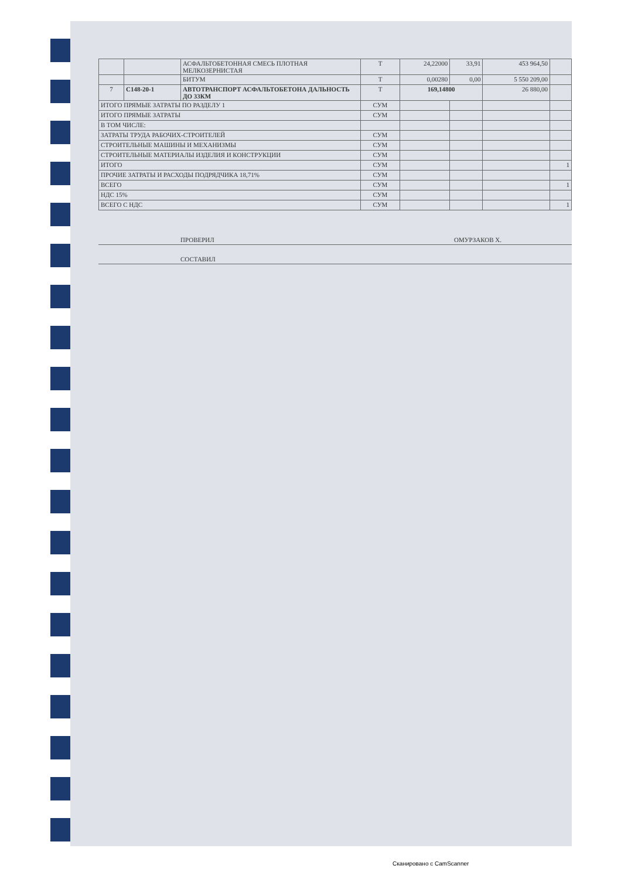| | | АСФАЛЬТОБЕТОННАЯ СМЕСЬ ПЛОТНАЯ МЕЛКОЗЕРНИСТАЯ | Т | 24,22000 | 33,91 | 453 964,50 | |
| | | БИТУМ | Т | 0,00280 | 0,00 | 5 550 209,00 | |
| 7 | С148-20-1 | АВТОТРАНСПОРТ АСФАЛЬТОБЕТОНА ДАЛЬНОСТЬ ДО 33КМ | Т | 169,14800 | | 26 880,00 | |
| ИТОГО ПРЯМЫЕ ЗАТРАТЫ ПО РАЗДЕЛУ 1 | | | СУМ | | | | |
| ИТОГО ПРЯМЫЕ ЗАТРАТЫ | | | СУМ | | | | |
| В ТОМ ЧИСЛЕ: | | | | | | | |
| ЗАТРАТЫ ТРУДА РАБОЧИХ-СТРОИТЕЛЕЙ | | | СУМ | | | | |
| СТРОИТЕЛЬНЫЕ МАШИНЫ И МЕХАНИЗМЫ | | | СУМ | | | | |
| СТРОИТЕЛЬНЫЕ МАТЕРИАЛЫ ИЗДЕЛИЯ И КОНСТРУКЦИИ | | | СУМ | | | | |
| ИТОГО | | | СУМ | | | | 1 |
| ПРОЧИЕ ЗАТРАТЫ И РАСХОДЫ ПОДРЯДЧИКА 18,71% | | | СУМ | | | | |
| ВСЕГО | | | СУМ | | | | 1 |
| НДС 15% | | | СУМ | | | | |
| ВСЕГО С НДС | | | СУМ | | | | 1 |
ПРОВЕРИЛ ОМУРЗАКОВ Х.
СОСТАВИЛ
Сканировано с CamScanner